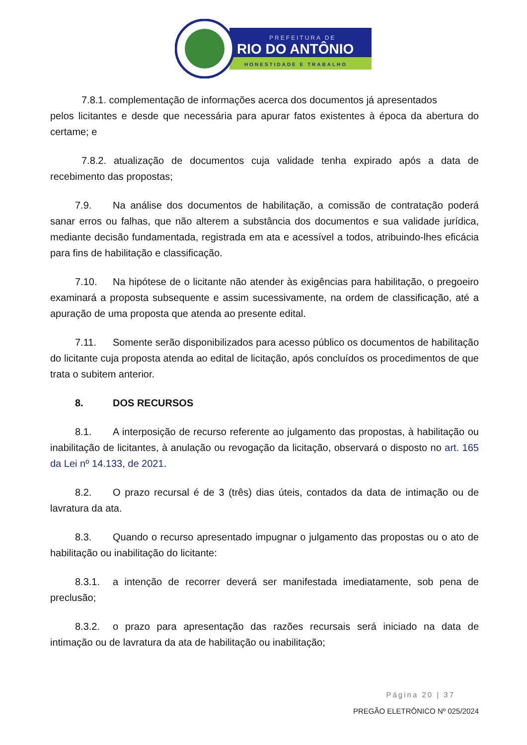PREFEITURA DE
RIO DO ANTÔNIO
HONESTIDADE E TRABALHO
7.8.1. complementação de informações acerca dos documentos já apresentados
pelos licitantes e desde que necessária para apurar fatos existentes à época da abertura do certame; e
7.8.2. atualização de documentos cuja validade tenha expirado após a data de recebimento das propostas;
7.9. Na análise dos documentos de habilitação, a comissão de contratação poderá sanar erros ou falhas, que não alterem a substância dos documentos e sua validade jurídica, mediante decisão fundamentada, registrada em ata e acessível a todos, atribuindo-lhes eficácia para fins de habilitação e classificação.
7.10. Na hipótese de o licitante não atender às exigências para habilitação, o pregoeiro examinará a proposta subsequente e assim sucessivamente, na ordem de classificação, até a apuração de uma proposta que atenda ao presente edital.
7.11. Somente serão disponibilizados para acesso público os documentos de habilitação do licitante cuja proposta atenda ao edital de licitação, após concluídos os procedimentos de que trata o subitem anterior.
8. DOS RECURSOS
8.1. A interposição de recurso referente ao julgamento das propostas, à habilitação ou inabilitação de licitantes, à anulação ou revogação da licitação, observará o disposto no art. 165 da Lei nº 14.133, de 2021.
8.2. O prazo recursal é de 3 (três) dias úteis, contados da data de intimação ou de lavratura da ata.
8.3. Quando o recurso apresentado impugnar o julgamento das propostas ou o ato de habilitação ou inabilitação do licitante:
8.3.1. a intenção de recorrer deverá ser manifestada imediatamente, sob pena de preclusão;
8.3.2. o prazo para apresentação das razões recursais será iniciado na data de intimação ou de lavratura da ata de habilitação ou inabilitação;
Página 20 | 37
PREGÃO ELETRÔNICO Nº 025/2024